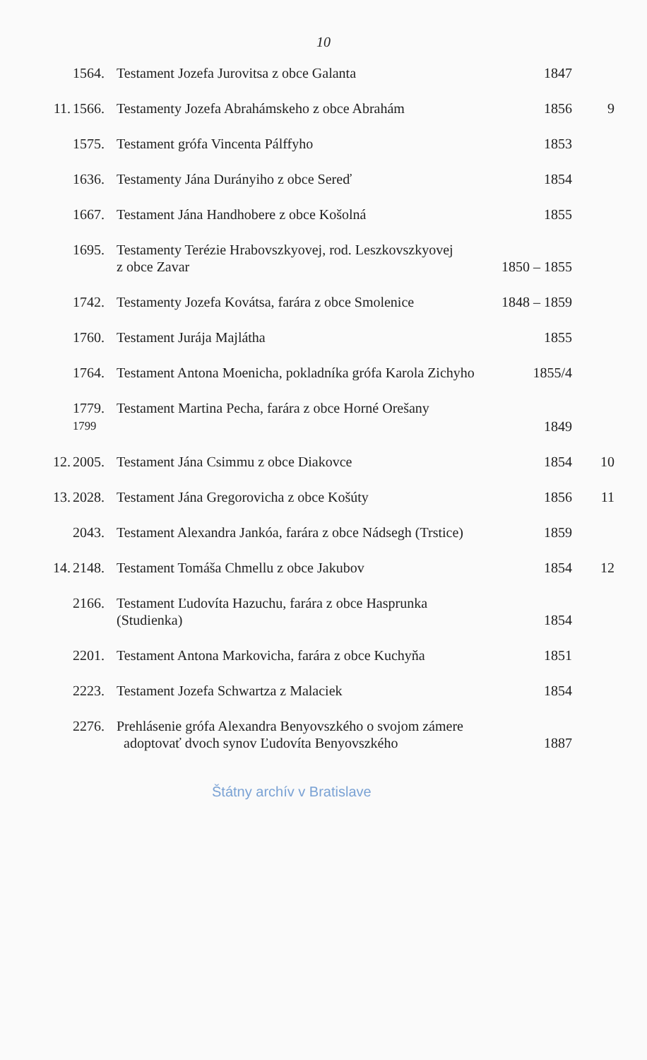10
| | 1564. | Testament Jozefa Jurovitsa z obce Galanta | 1847 | |
| 11. | 1566. | Testamenty Jozefa Abrahámskeho z obce Abrahám | 1856 | 9 |
| | 1575. | Testament grófa Vincenta Pálffyho | 1853 | |
| | 1636. | Testamenty Jána Durányiho z obce Sereď | 1854 | |
| | 1667. | Testament Jána Handhobere z obce Košolná | 1855 | |
| | 1695. | Testamenty Terézie Hrabovszkyovej, rod. Leszkovszkyovej z obce Zavar | 1850 – 1855 | |
| | 1742. | Testamenty Jozefa Kovátsa, farára z obce Smolenice | 1848 – 1859 | |
| | 1760. | Testament Jurája Majlátha | 1855 | |
| | 1764. | Testament Antona Moenicha, pokladníka grófa Karola Zichyho | 1855/4 | |
| | 1779. 1799 | Testament Martina Pecha, farára z obce Horné Orešany | 1849 | |
| 12. | 2005. | Testament Jána Csimmu z obce Diakovce | 1854 | 10 |
| 13. | 2028. | Testament Jána Gregorovicha z obce Košúty | 1856 | 11 |
| | 2043. | Testament Alexandra Jankóa, farára z obce Nádsegh (Trstice) | 1859 | |
| 14. | 2148. | Testament Tomáša Chmellu z obce Jakubov | 1854 | 12 |
| | 2166. | Testament Ľudovíta Hazuchu, farára z obce Hasprunka (Studienka) | 1854 | |
| | 2201. | Testament Antona Markovicha, farára z obce Kuchyňa | 1851 | |
| | 2223. | Testament Jozefa Schwartza z Malaciek | 1854 | |
| | 2276. | Prehlásenie grófa Alexandra Benyovszkého o svojom zámere adoptovať dvoch synov Ľudovíta Benyovszkého | 1887 | |
Štátny archív v Bratislave